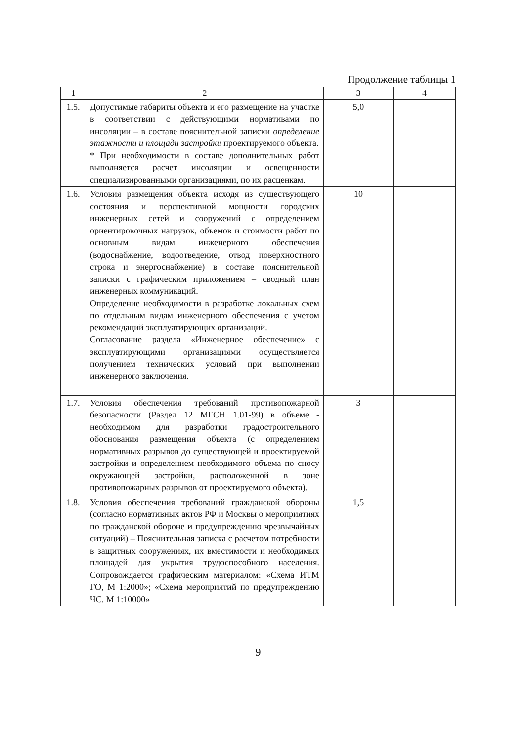Продолжение таблицы 1
| 1 | 2 | 3 | 4 |
| --- | --- | --- | --- |
| 1.5. | Допустимые габариты объекта и его размещение на участке в соответствии с действующими нормативами по инсоляции – в составе пояснительной записки определение этажности и площади застройки проектируемого объекта. * При необходимости в составе дополнительных работ выполняется расчет инсоляции и освещенности специализированными организациями, по их расценкам. | 5,0 | |
| 1.6. | Условия размещения объекта исходя из существующего состояния и перспективной мощности городских инженерных сетей и сооружений с определением ориентировочных нагрузок, объемов и стоимости работ по основным видам инженерного обеспечения (водоснабжение, водоотведение, отвод поверхностного строка и энергоснабжение) в составе пояснительной записки с графическим приложением – сводный план инженерных коммуникаций. Определение необходимости в разработке локальных схем по отдельным видам инженерного обеспечения с учетом рекомендаций эксплуатирующих организаций. Согласование раздела «Инженерное обеспечение» с эксплуатирующими организациями осуществляется получением технических условий при выполнении инженерного заключения. | 10 | |
| 1.7. | Условия обеспечения требований противопожарной безопасности (Раздел 12 МГСН 1.01-99) в объеме - необходимом для разработки градостроительного обоснования размещения объекта (с определением нормативных разрывов до существующей и проектируемой застройки и определением необходимого объема по сносу окружающей застройки, расположенной в зоне противопожарных разрывов от проектируемого объекта). | 3 | |
| 1.8. | Условия обеспечения требований гражданской обороны (согласно нормативных актов РФ и Москвы о мероприятиях по гражданской обороне и предупреждению чрезвычайных ситуаций) – Пояснительная записка с расчетом потребности в защитных сооружениях, их вместимости и необходимых площадей для укрытия трудоспособного населения. Сопровождается графическим материалом: «Схема ИТМ ГО, М 1:2000»; «Схема мероприятий по предупреждению ЧС, М 1:10000» | 1,5 | |
9